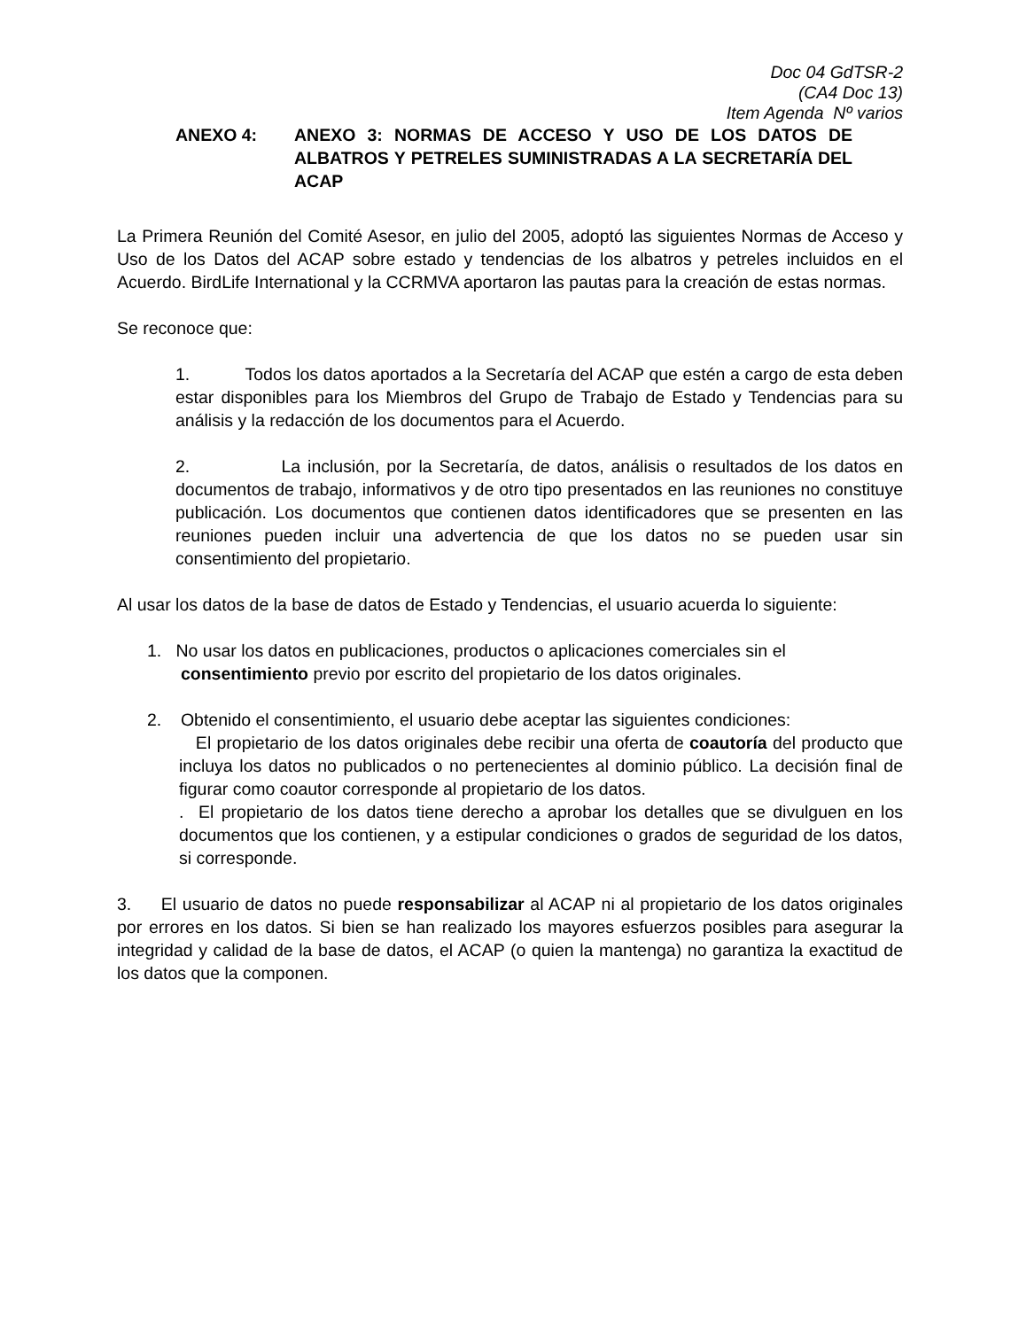Doc 04 GdTSR-2
(CA4 Doc 13)
Item Agenda Nº varios
ANEXO 4: ANEXO 3: NORMAS DE ACCESO Y USO DE LOS DATOS DE ALBATROS Y PETRELES SUMINISTRADAS A LA SECRETARÍA DEL ACAP
La Primera Reunión del Comité Asesor, en julio del 2005, adoptó las siguientes Normas de Acceso y Uso de los Datos del ACAP sobre estado y tendencias de los albatros y petreles incluidos en el Acuerdo. BirdLife International y la CCRMVA aportaron las pautas para la creación de estas normas.
Se reconoce que:
1. Todos los datos aportados a la Secretaría del ACAP que estén a cargo de esta deben estar disponibles para los Miembros del Grupo de Trabajo de Estado y Tendencias para su análisis y la redacción de los documentos para el Acuerdo.
2. La inclusión, por la Secretaría, de datos, análisis o resultados de los datos en documentos de trabajo, informativos y de otro tipo presentados en las reuniones no constituye publicación. Los documentos que contienen datos identificadores que se presenten en las reuniones pueden incluir una advertencia de que los datos no se pueden usar sin consentimiento del propietario.
Al usar los datos de la base de datos de Estado y Tendencias, el usuario acuerda lo siguiente:
1. No usar los datos en publicaciones, productos o aplicaciones comerciales sin el
consentimiento previo por escrito del propietario de los datos originales.
2. Obtenido el consentimiento, el usuario debe aceptar las siguientes condiciones:
El propietario de los datos originales debe recibir una oferta de coautoría del producto que incluya los datos no publicados o no pertenecientes al dominio público. La decisión final de figurar como coautor corresponde al propietario de los datos.
. El propietario de los datos tiene derecho a aprobar los detalles que se divulguen en los documentos que los contienen, y a estipular condiciones o grados de seguridad de los datos, si corresponde.
3. El usuario de datos no puede responsabilizar al ACAP ni al propietario de los datos originales por errores en los datos. Si bien se han realizado los mayores esfuerzos posibles para asegurar la integridad y calidad de la base de datos, el ACAP (o quien la mantenga) no garantiza la exactitud de los datos que la componen.